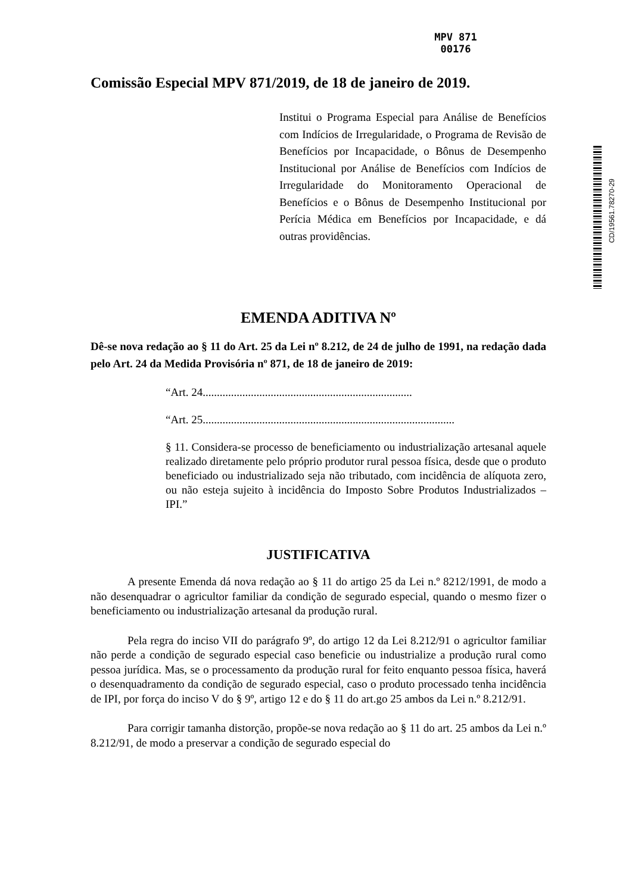MPV 871
00176
CD/19561.78270-29
Comissão Especial MPV 871/2019, de 18 de janeiro de 2019.
Institui o Programa Especial para Análise de Benefícios com Indícios de Irregularidade, o Programa de Revisão de Benefícios por Incapacidade, o Bônus de Desempenho Institucional por Análise de Benefícios com Indícios de Irregularidade do Monitoramento Operacional de Benefícios e o Bônus de Desempenho Institucional por Perícia Médica em Benefícios por Incapacidade, e dá outras providências.
EMENDA ADITIVA Nº
Dê-se nova redação ao § 11 do Art. 25 da Lei nº 8.212, de 24 de julho de 1991, na redação dada pelo Art. 24 da Medida Provisória nº 871, de 18 de janeiro de 2019:
“Art. 24..........................................................................
“Art. 25.........................................................................................
§ 11. Considera-se processo de beneficiamento ou industrialização artesanal aquele realizado diretamente pelo próprio produtor rural pessoa física, desde que o produto beneficiado ou industrializado seja não tributado, com incidência de alíquota zero, ou não esteja sujeito à incidência do Imposto Sobre Produtos Industrializados – IPI.”
JUSTIFICATIVA
A presente Emenda dá nova redação ao § 11 do artigo 25 da Lei n.º 8212/1991, de modo a não desenquadrar o agricultor familiar da condição de segurado especial, quando o mesmo fizer o beneficiamento ou industrialização artesanal da produção rural.
Pela regra do inciso VII do parágrafo 9º, do artigo 12 da Lei 8.212/91 o agricultor familiar não perde a condição de segurado especial caso beneficie ou industrialize a produção rural como pessoa jurídica. Mas, se o processamento da produção rural for feito enquanto pessoa física, haverá o desenquadramento da condição de segurado especial, caso o produto processado tenha incidência de IPI, por força do inciso V do § 9º, artigo 12 e do § 11 do art.go 25 ambos da Lei n.º 8.212/91.
Para corrigir tamanha distorção, propõe-se nova redação ao § 11 do art. 25 ambos da Lei n.º 8.212/91, de modo a preservar a condição de segurado especial do